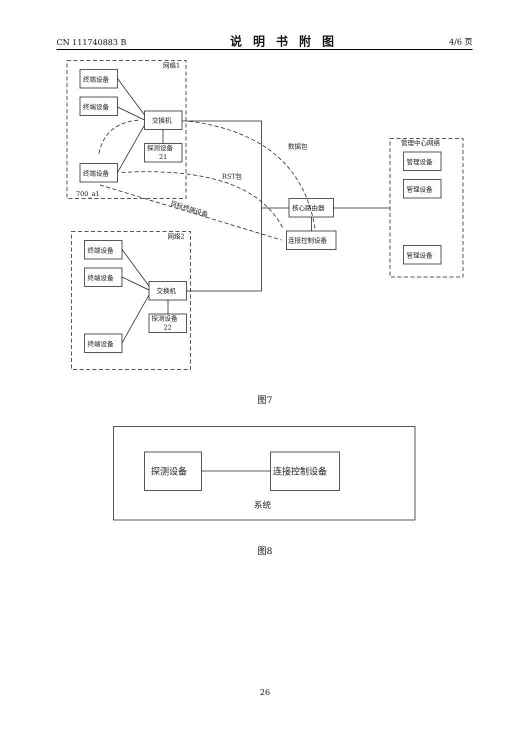CN 111740883 B
说明书附图
4/6 页
网络1
网络2
管理中心网络
终端设备
终端设备
终端设备
交换机
探测设备
21
终端设备
终端设备
终端设备
交换机
探测设备
22
核心路由器
连接控制设备
管理设备
管理设备
管理设备
数据包
RST包
700_a1
目标终端设备
探测设备
连接控制设备
系统
图7
图8
26